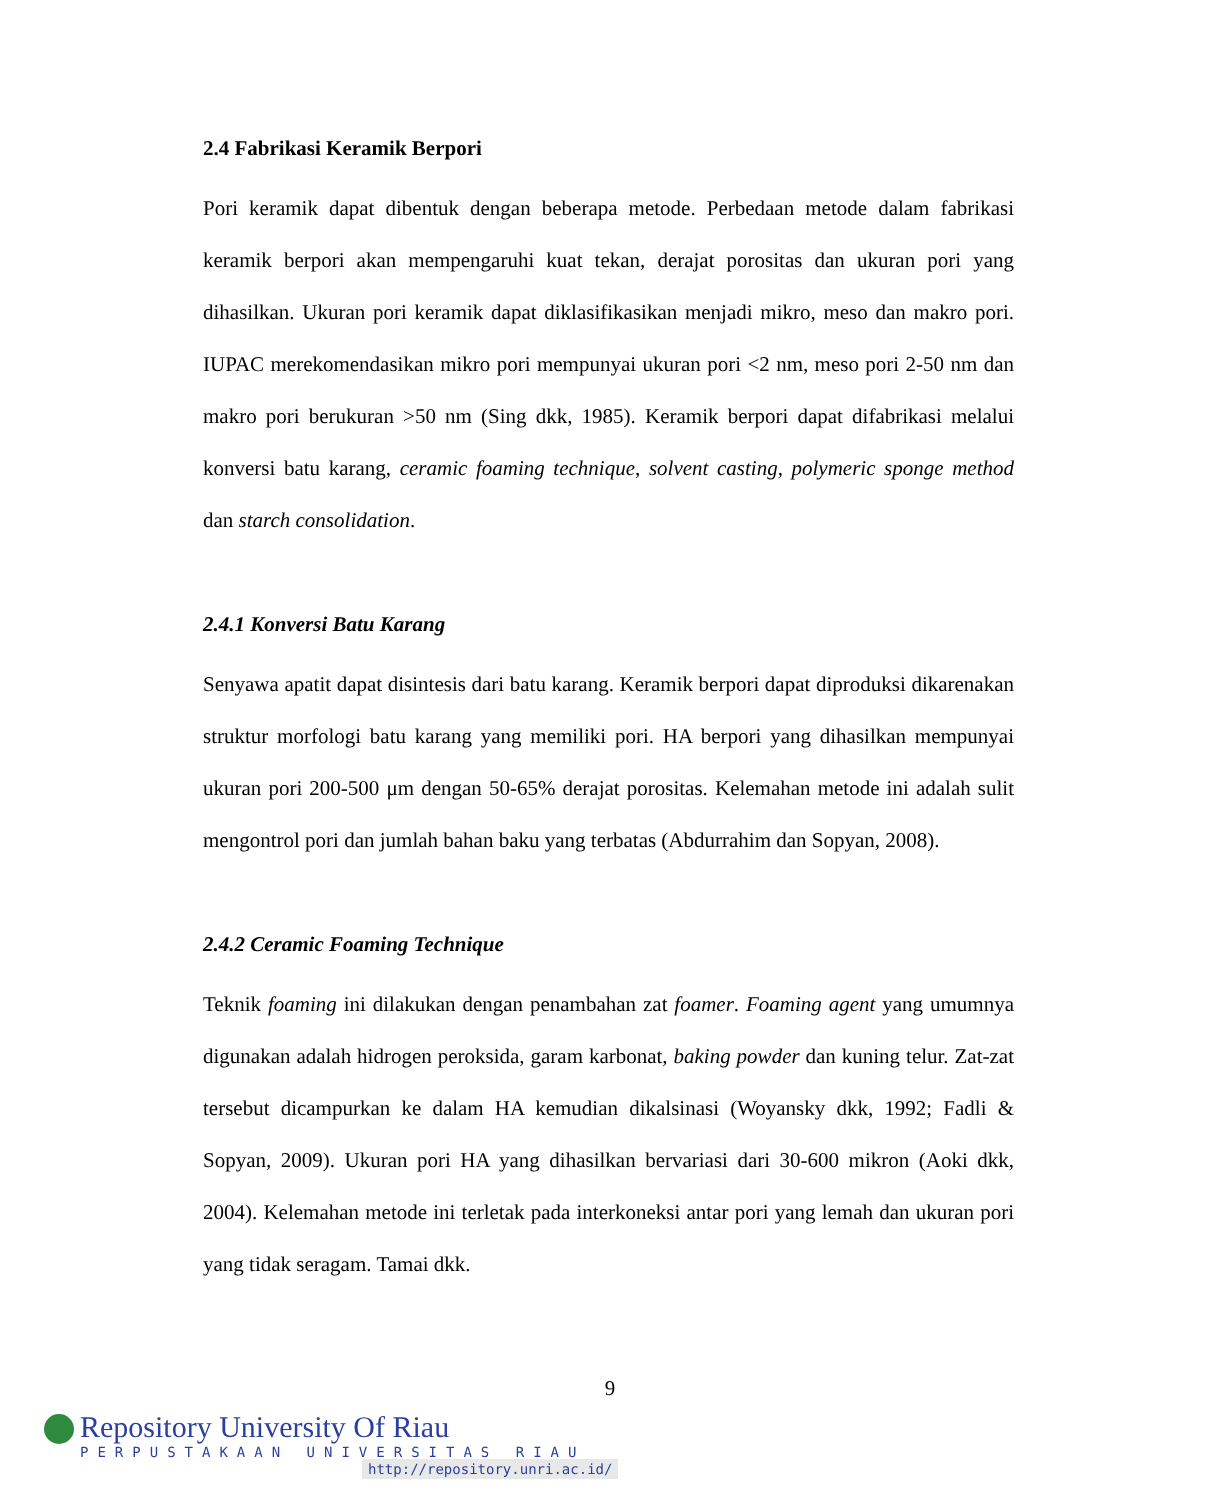2.4 Fabrikasi Keramik Berpori
Pori keramik dapat dibentuk dengan beberapa metode. Perbedaan metode dalam fabrikasi keramik berpori akan mempengaruhi kuat tekan, derajat porositas dan ukuran pori yang dihasilkan. Ukuran pori keramik dapat diklasifikasikan menjadi mikro, meso dan makro pori. IUPAC merekomendasikan mikro pori mempunyai ukuran pori <2 nm, meso pori 2-50 nm dan makro pori berukuran >50 nm (Sing dkk, 1985). Keramik berpori dapat difabrikasi melalui konversi batu karang, ceramic foaming technique, solvent casting, polymeric sponge method dan starch consolidation.
2.4.1 Konversi Batu Karang
Senyawa apatit dapat disintesis dari batu karang. Keramik berpori dapat diproduksi dikarenakan struktur morfologi batu karang yang memiliki pori. HA berpori yang dihasilkan mempunyai ukuran pori 200-500 μm dengan 50-65% derajat porositas. Kelemahan metode ini adalah sulit mengontrol pori dan jumlah bahan baku yang terbatas (Abdurrahim dan Sopyan, 2008).
2.4.2 Ceramic Foaming Technique
Teknik foaming ini dilakukan dengan penambahan zat foamer. Foaming agent yang umumnya digunakan adalah hidrogen peroksida, garam karbonat, baking powder dan kuning telur. Zat-zat tersebut dicampurkan ke dalam HA kemudian dikalsinasi (Woyansky dkk, 1992; Fadli & Sopyan, 2009). Ukuran pori HA yang dihasilkan bervariasi dari 30-600 mikron (Aoki dkk, 2004). Kelemahan metode ini terletak pada interkoneksi antar pori yang lemah dan ukuran pori yang tidak seragam. Tamai dkk.
9
Repository University Of Riau
PERPUSTAKAAN UNIVERSITAS RIAU
http://repository.unri.ac.id/